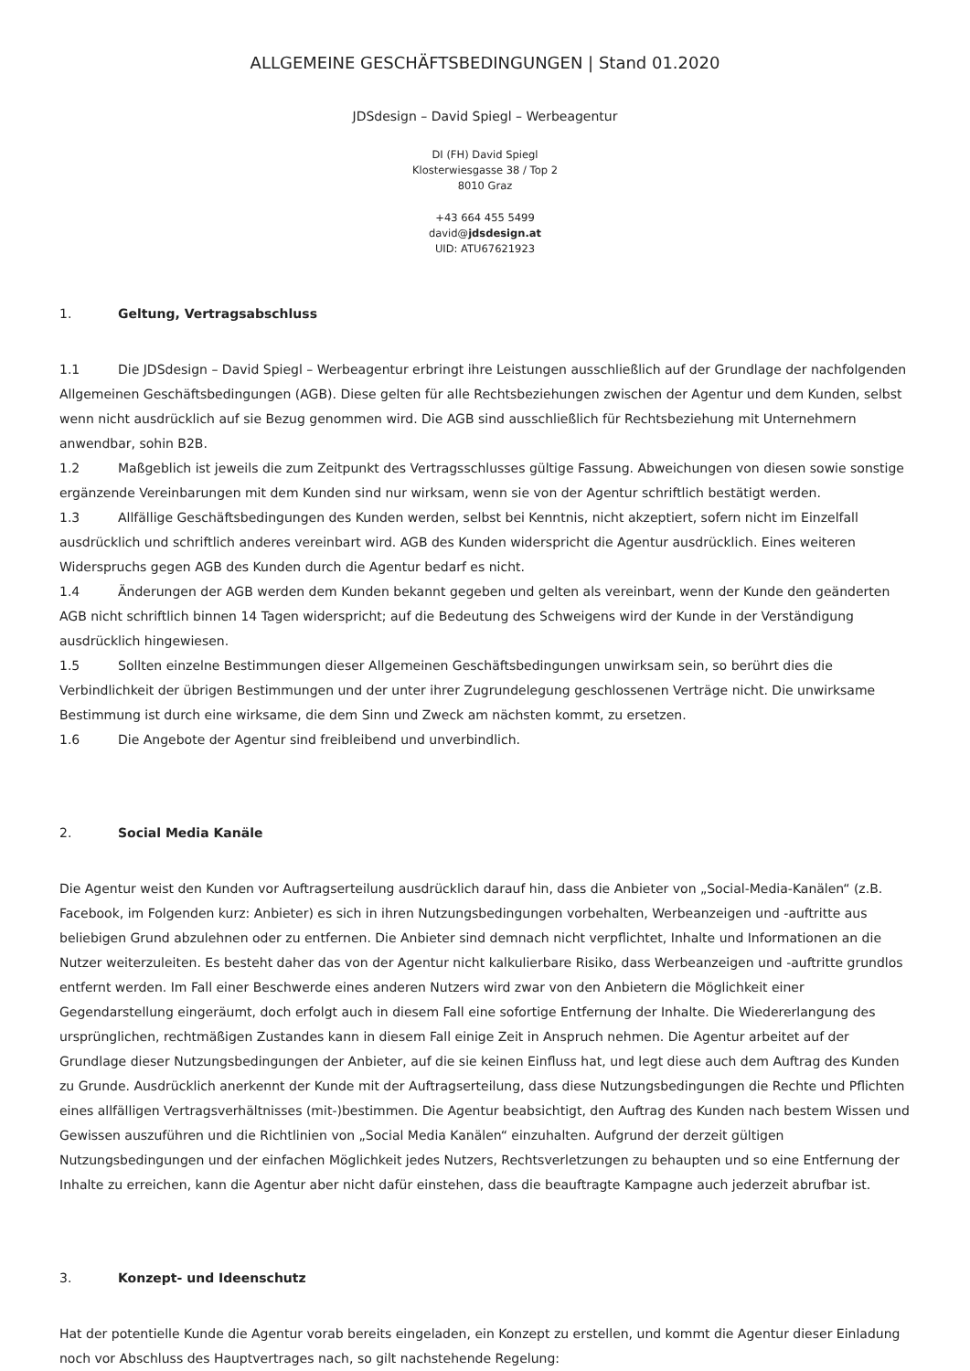ALLGEMEINE GESCHÄFTSBEDINGUNGEN | Stand 01.2020
JDSdesign – David Spiegl – Werbeagentur
DI (FH) David Spiegl
Klosterwiesgasse 38 / Top 2
8010 Graz
+43 664 455 5499
david@jdsdesign.at
UID: ATU67621923
1. Geltung, Vertragsabschluss
1.1 Die JDSdesign – David Spiegl – Werbeagentur erbringt ihre Leistungen ausschließlich auf der Grundlage der nachfolgenden Allgemeinen Geschäftsbedingungen (AGB). Diese gelten für alle Rechtsbeziehungen zwischen der Agentur und dem Kunden, selbst wenn nicht ausdrücklich auf sie Bezug genommen wird. Die AGB sind ausschließlich für Rechtsbeziehung mit Unternehmern anwendbar, sohin B2B.
1.2 Maßgeblich ist jeweils die zum Zeitpunkt des Vertragsschlusses gültige Fassung. Abweichungen von diesen sowie sonstige ergänzende Vereinbarungen mit dem Kunden sind nur wirksam, wenn sie von der Agentur schriftlich bestätigt werden.
1.3 Allfällige Geschäftsbedingungen des Kunden werden, selbst bei Kenntnis, nicht akzeptiert, sofern nicht im Einzelfall ausdrücklich und schriftlich anderes vereinbart wird. AGB des Kunden widerspricht die Agentur ausdrücklich. Eines weiteren Widerspruchs gegen AGB des Kunden durch die Agentur bedarf es nicht.
1.4 Änderungen der AGB werden dem Kunden bekannt gegeben und gelten als vereinbart, wenn der Kunde den geänderten AGB nicht schriftlich binnen 14 Tagen widerspricht; auf die Bedeutung des Schweigens wird der Kunde in der Verständigung ausdrücklich hingewiesen.
1.5 Sollten einzelne Bestimmungen dieser Allgemeinen Geschäftsbedingungen unwirksam sein, so berührt dies die Verbindlichkeit der übrigen Bestimmungen und der unter ihrer Zugrundelegung geschlossenen Verträge nicht. Die unwirksame Bestimmung ist durch eine wirksame, die dem Sinn und Zweck am nächsten kommt, zu ersetzen.
1.6 Die Angebote der Agentur sind freibleibend und unverbindlich.
2. Social Media Kanäle
Die Agentur weist den Kunden vor Auftragserteilung ausdrücklich darauf hin, dass die Anbieter von „Social-Media-Kanälen“ (z.B. Facebook, im Folgenden kurz: Anbieter) es sich in ihren Nutzungsbedingungen vorbehalten, Werbeanzeigen und -auftritte aus beliebigen Grund abzulehnen oder zu entfernen. Die Anbieter sind demnach nicht verpflichtet, Inhalte und Informationen an die Nutzer weiterzuleiten. Es besteht daher das von der Agentur nicht kalkulierbare Risiko, dass Werbeanzeigen und -auftritte grundlos entfernt werden. Im Fall einer Beschwerde eines anderen Nutzers wird zwar von den Anbietern die Möglichkeit einer Gegendarstellung eingeräumt, doch erfolgt auch in diesem Fall eine sofortige Entfernung der Inhalte. Die Wiedererlangung des ursprünglichen, rechtmäßigen Zustandes kann in diesem Fall einige Zeit in Anspruch nehmen. Die Agentur arbeitet auf der Grundlage dieser Nutzungsbedingungen der Anbieter, auf die sie keinen Einfluss hat, und legt diese auch dem Auftrag des Kunden zu Grunde. Ausdrücklich anerkennt der Kunde mit der Auftragserteilung, dass diese Nutzungsbedingungen die Rechte und Pflichten eines allfälligen Vertragsverhältnisses (mit-)bestimmen. Die Agentur beabsichtigt, den Auftrag des Kunden nach bestem Wissen und Gewissen auszuführen und die Richtlinien von „Social Media Kanälen“ einzuhalten. Aufgrund der derzeit gültigen Nutzungsbedingungen und der einfachen Möglichkeit jedes Nutzers, Rechtsverletzungen zu behaupten und so eine Entfernung der Inhalte zu erreichen, kann die Agentur aber nicht dafür einstehen, dass die beauftragte Kampagne auch jederzeit abrufbar ist.
3. Konzept- und Ideenschutz
Hat der potentielle Kunde die Agentur vorab bereits eingeladen, ein Konzept zu erstellen, und kommt die Agentur dieser Einladung noch vor Abschluss des Hauptvertrages nach, so gilt nachstehende Regelung: